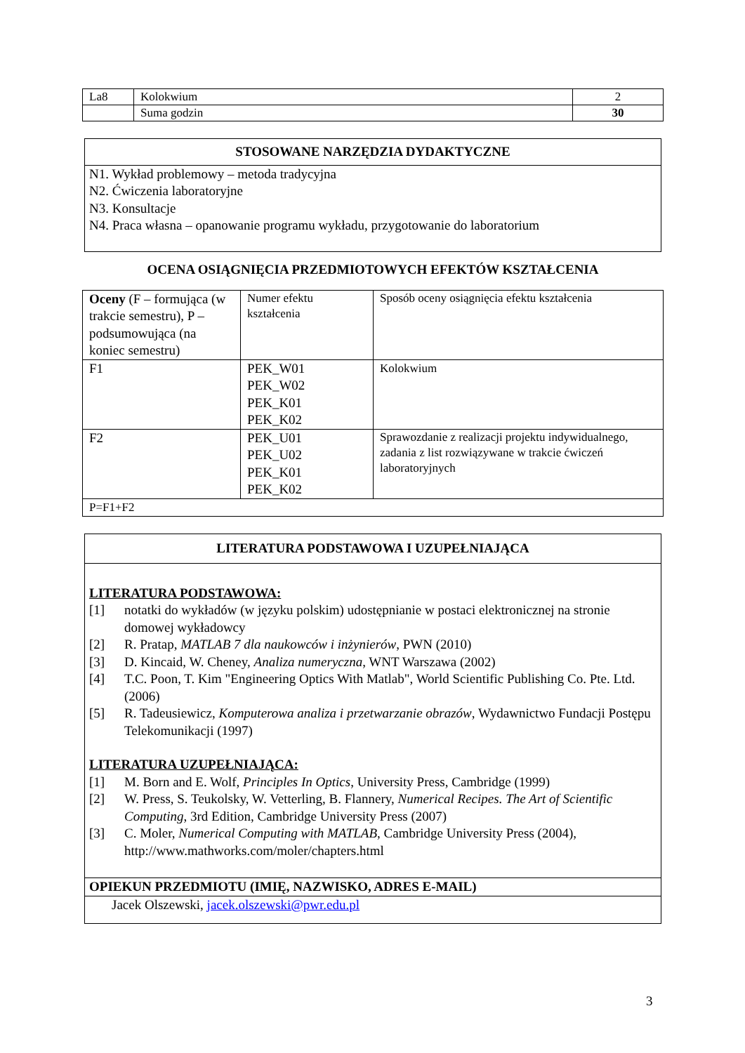| La8 | Kolokwium | 2 |
| | Suma godzin | 30 |
| STOSOWANE NARZĘDZIA DYDAKTYCZNE |
| N1. Wykład problemowy – metoda tradycyjna N2. Ćwiczenia laboratoryjne N3. Konsultacje N4. Praca własna – opanowanie programu wykładu, przygotowanie do laboratorium |
OCENA OSIĄGNIĘCIA PRZEDMIOTOWYCH EFEKTÓW KSZTAŁCENIA
| Oceny (F – formująca (w trakcie semestru), P – podsumowująca (na koniec semestru) | Numer efektu kształcenia | Sposób oceny osiągnięcia efektu kształcenia |
| F1 | PEK_W01 PEK_W02 PEK_K01 PEK_K02 | Kolokwium |
| F2 | PEK_U01 PEK_U02 PEK_K01 PEK_K02 | Sprawozdanie z realizacji projektu indywidualnego, zadania z list rozwiązywane w trakcie ćwiczeń laboratoryjnych |
| P=F1+F2 | | |
| LITERATURA PODSTAWOWA I UZUPEŁNIAJĄCA |
| LITERATURA PODSTAWOWA: [1] notatki do wykładów (w języku polskim) udostępnianie w postaci elektronicznej na stronie domowej wykładowcy [2] R. Pratap, MATLAB 7 dla naukowców i inżynierów , PWN (2010) [3] D. Kincaid, W. Cheney, Analiza numeryczna , WNT Warszawa (2002) [4] T.C. Poon, T. Kim "Engineering Optics With Matlab", World Scientific Publishing Co. Pte. Ltd. (2006) [5] R. Tadeusiewicz, Komputerowa analiza i przetwarzanie obrazów , Wydawnictwo Fundacji Postępu Telekomunikacji (1997) LITERATURA UZUPEŁNIAJĄCA: [1] M. Born and E. Wolf, Principles In Optics , University Press, Cambridge (1999) [2] W. Press, S. Teukolsky, W. Vetterling, B. Flannery, Numerical Recipes. The Art of Scientific Computing , 3rd Edition, Cambridge University Press (2007) [3] C. Moler, Numerical Computing with MATLAB , Cambridge University Press (2004), http://www.mathworks.com/moler/chapters.html |
| OPIEKUN PRZEDMIOTU (IMIĘ, NAZWISKO, ADRES E-MAIL) |
| Jacek Olszewski, jacek.olszewski@pwr.edu.pl |
3